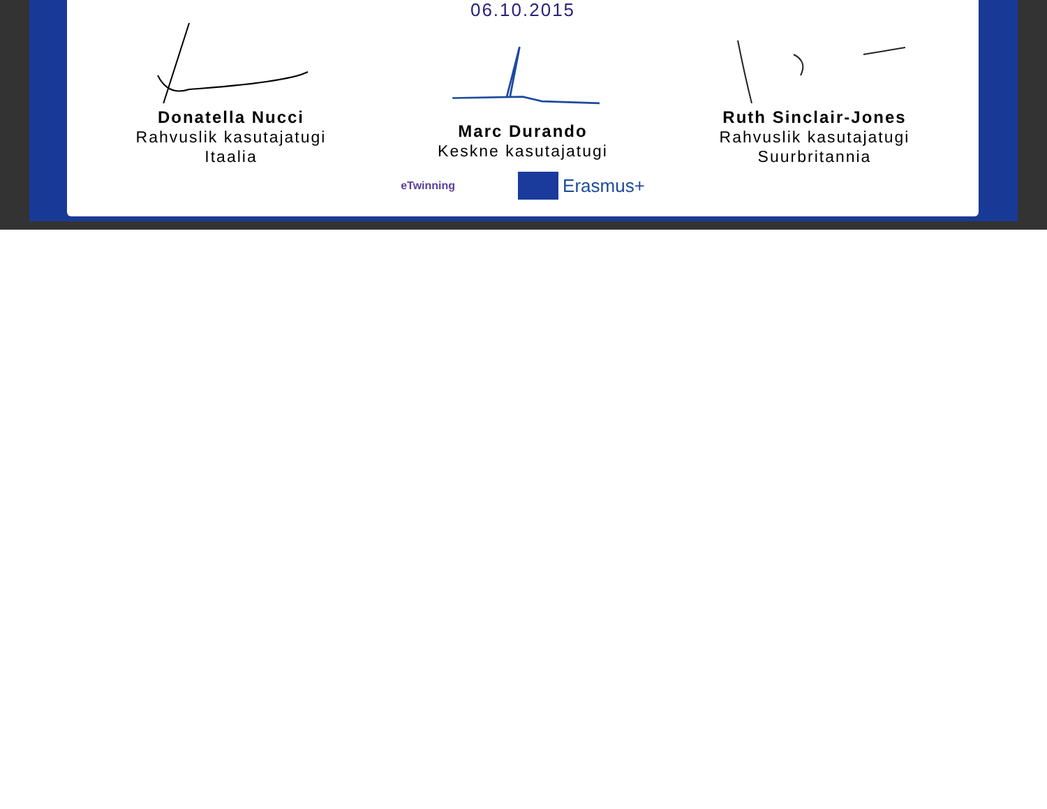06.10.2015
Donatella Nucci
Rahvuslik kasutajatugi
Itaalia
Marc Durando
Keskne kasutajatugi
Ruth Sinclair-Jones
Rahvuslik kasutajatugi
Suurbritannia
eTwinning Erasmus+